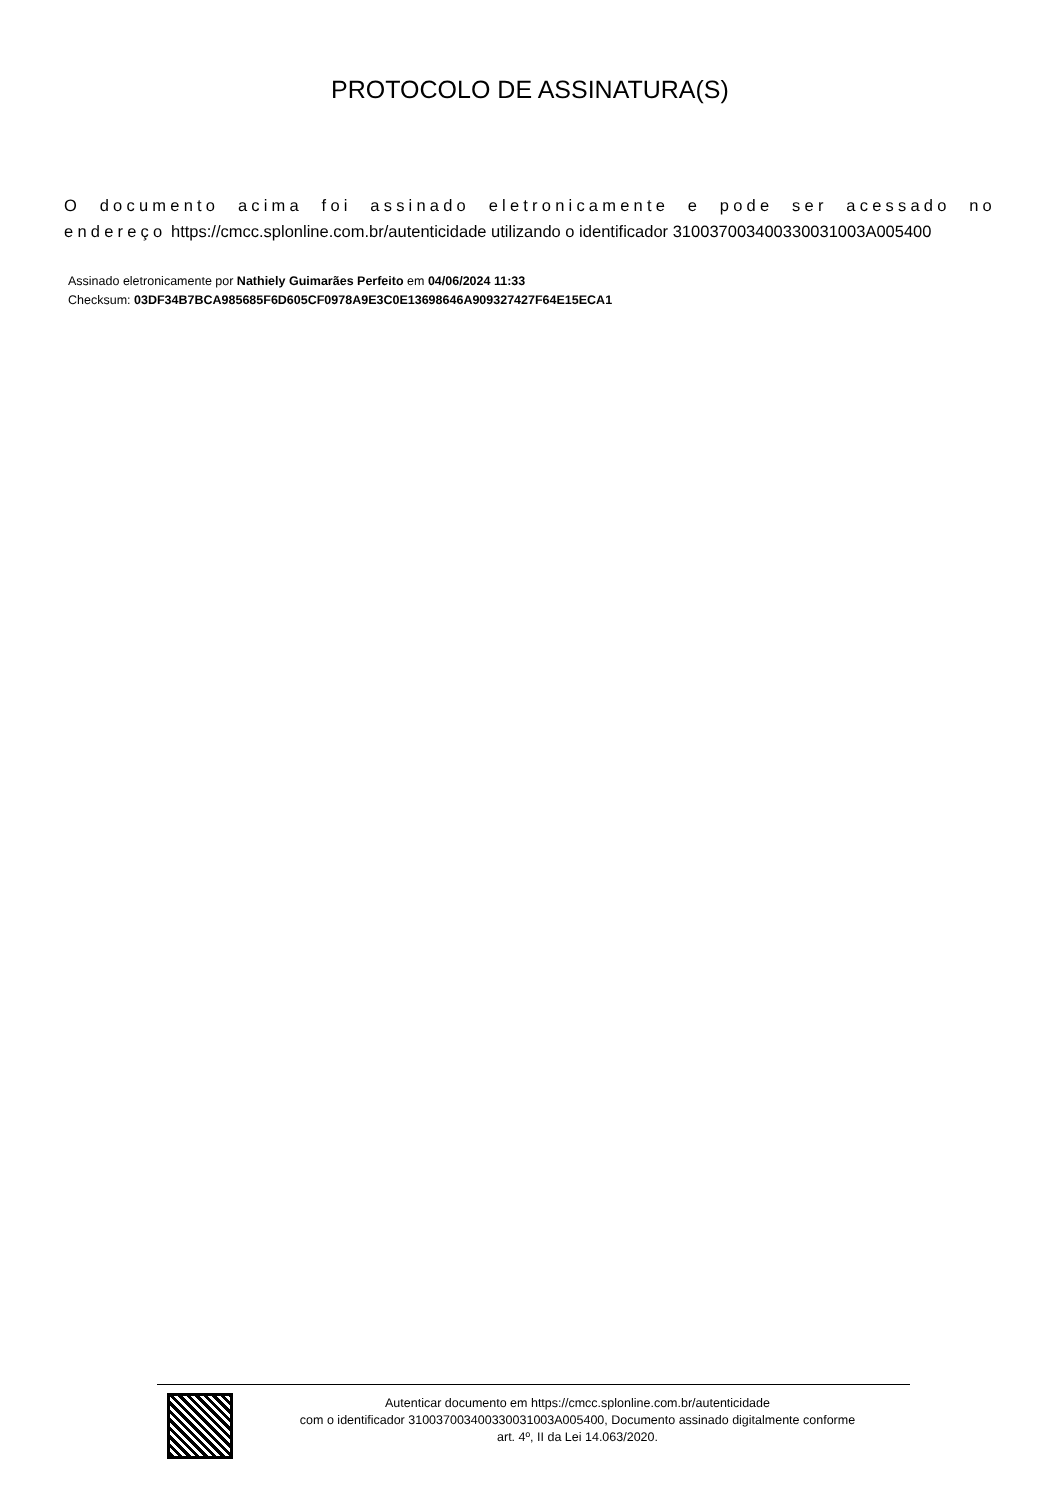PROTOCOLO DE ASSINATURA(S)
O documento acima foi assinado eletronicamente e pode ser acessado no endereço https://cmcc.splonline.com.br/autenticidade utilizando o identificador 310037003400330031003A005400
Assinado eletronicamente por Nathiely Guimarães Perfeito em 04/06/2024 11:33
Checksum: 03DF34B7BCA985685F6D605CF0978A9E3C0E13698646A909327427F64E15ECA1
Autenticar documento em https://cmcc.splonline.com.br/autenticidade
com o identificador 310037003400330031003A005400, Documento assinado digitalmente conforme
art. 4º, II da Lei 14.063/2020.